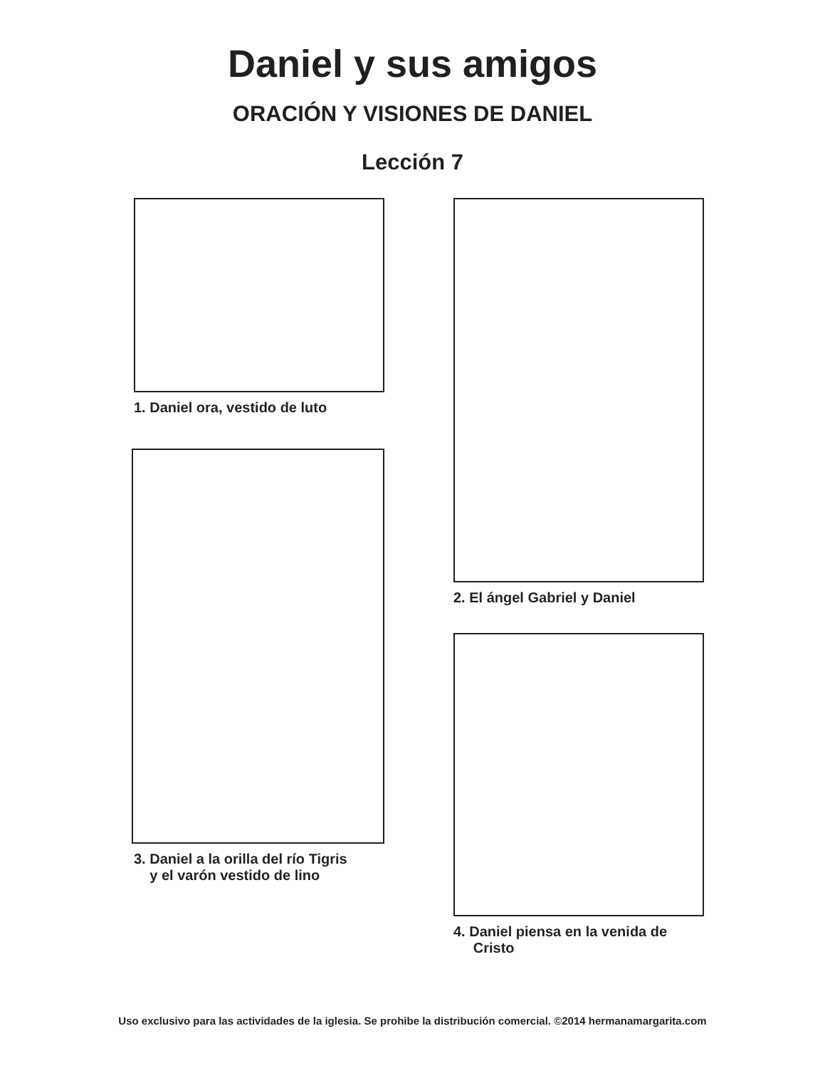Daniel y sus amigos
ORACIÓN Y VISIONES DE DANIEL
Lección 7
1. Daniel ora, vestido de luto
3. Daniel a la orilla del río Tigris
y el varón vestido de lino
2. El ángel Gabriel y Daniel
4. Daniel piensa en la venida de
Cristo
Uso exclusivo para las actividades de la iglesia. Se prohibe la distribución comercial. ©2014 hermanamargarita.com